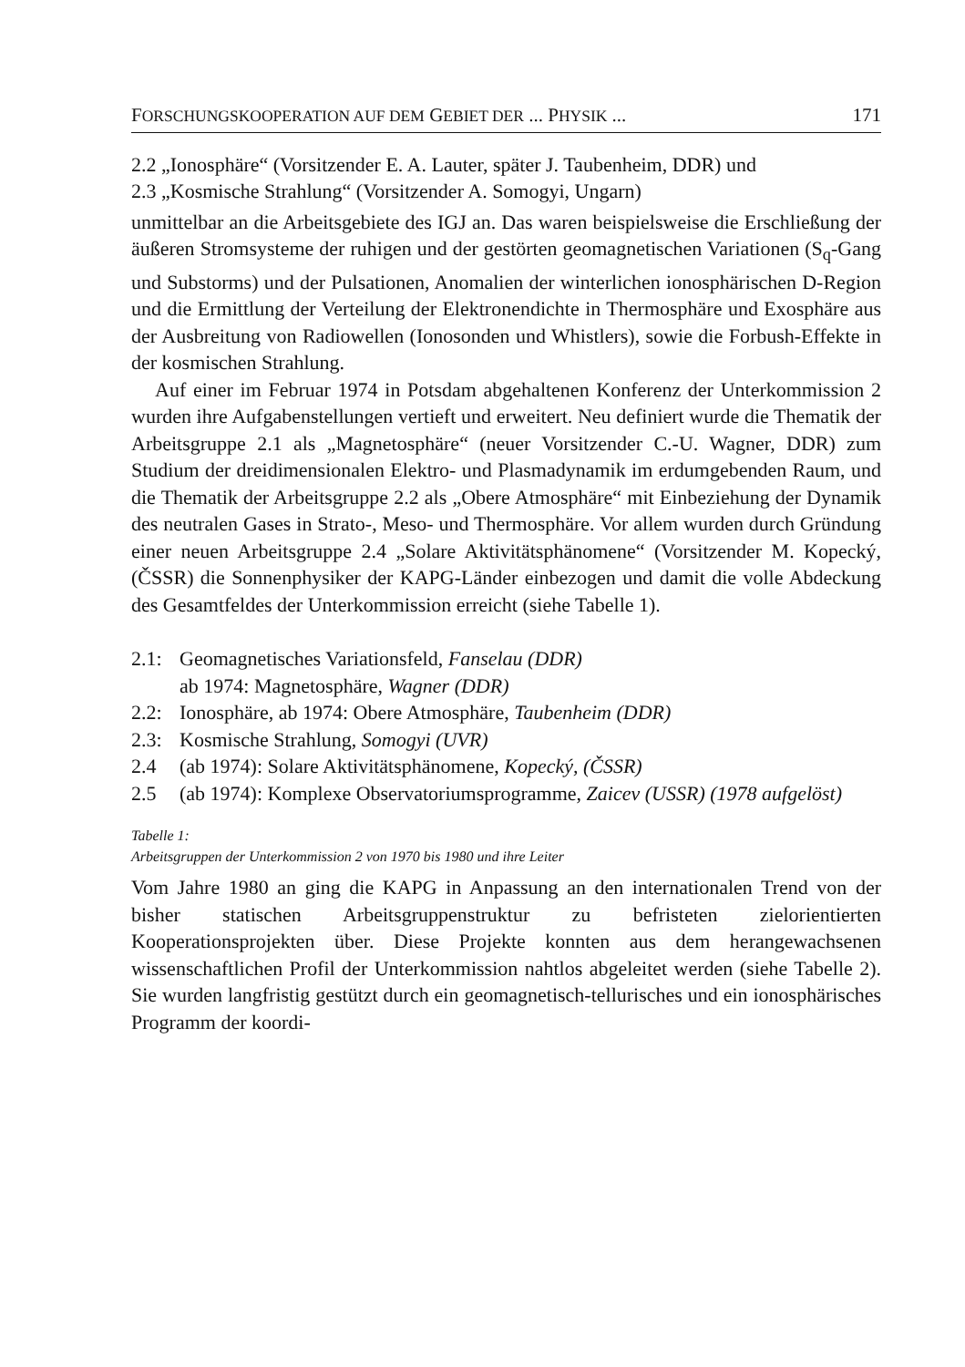FORSCHUNGSKOOPERATION AUF DEM GEBIET DER ... PHYSIK ... 171
2.2 „Ionosphäre“ (Vorsitzender E. A. Lauter, später J. Taubenheim, DDR) und
2.3 „Kosmische Strahlung“ (Vorsitzender A. Somogyi, Ungarn)
unmittelbar an die Arbeitsgebiete des IGJ an. Das waren beispielsweise die Erschließung der äußeren Stromsysteme der ruhigen und der gestörten geomagnetischen Variationen (S<sub>q</sub>-Gang und Substorms) und der Pulsationen, Anomalien der winterlichen ionosphärischen D-Region und die Ermittlung der Verteilung der Elektronendichte in Thermosphäre und Exosphäre aus der Ausbreitung von Radiowellen (Ionosonden und Whistlers), sowie die Forbush-Effekte in der kosmischen Strahlung.
Auf einer im Februar 1974 in Potsdam abgehaltenen Konferenz der Unterkommission 2 wurden ihre Aufgabenstellungen vertieft und erweitert. Neu definiert wurde die Thematik der Arbeitsgruppe 2.1 als „Magnetosphäre“ (neuer Vorsitzender C.-U. Wagner, DDR) zum Studium der dreidimensionalen Elektro- und Plasmadynamik im erdumgebenden Raum, und die Thematik der Arbeitsgruppe 2.2 als „Obere Atmosphäre“ mit Einbeziehung der Dynamik des neutralen Gases in Strato-, Meso- und Thermosphäre. Vor allem wurden durch Gründung einer neuen Arbeitsgruppe 2.4 „Solare Aktivitätsphänomene“ (Vorsitzender M. Kopecký, (ČSSR) die Sonnenphysiker der KAPG-Länder einbezogen und damit die volle Abdeckung des Gesamtfeldes der Unterkommission erreicht (siehe Tabelle 1).
2.1: Geomagnetisches Variationsfeld, Fanselau (DDR)
ab 1974: Magnetosphäre, Wagner (DDR)
2.2: Ionosphäre, ab 1974: Obere Atmosphäre, Taubenheim (DDR)
2.3: Kosmische Strahlung, Somogyi (UVR)
2.4 (ab 1974): Solare Aktivitätsphänomene, Kopecký, (ČSSR)
2.5 (ab 1974): Komplexe Observatoriumsprogramme, Zaicev (USSR) (1978 aufgelöst)
Tabelle 1:
Arbeitsgruppen der Unterkommission 2 von 1970 bis 1980 und ihre Leiter
Vom Jahre 1980 an ging die KAPG in Anpassung an den internationalen Trend von der bisher statischen Arbeitsgruppenstruktur zu befristeten zielorientierten Kooperationsprojekten über. Diese Projekte konnten aus dem herangewachsenen wissenschaftlichen Profil der Unterkommission nahtlos abgeleitet werden (siehe Tabelle 2). Sie wurden langfristig gestützt durch ein geomagnetisch-tellurisches und ein ionosphärisches Programm der koordi-